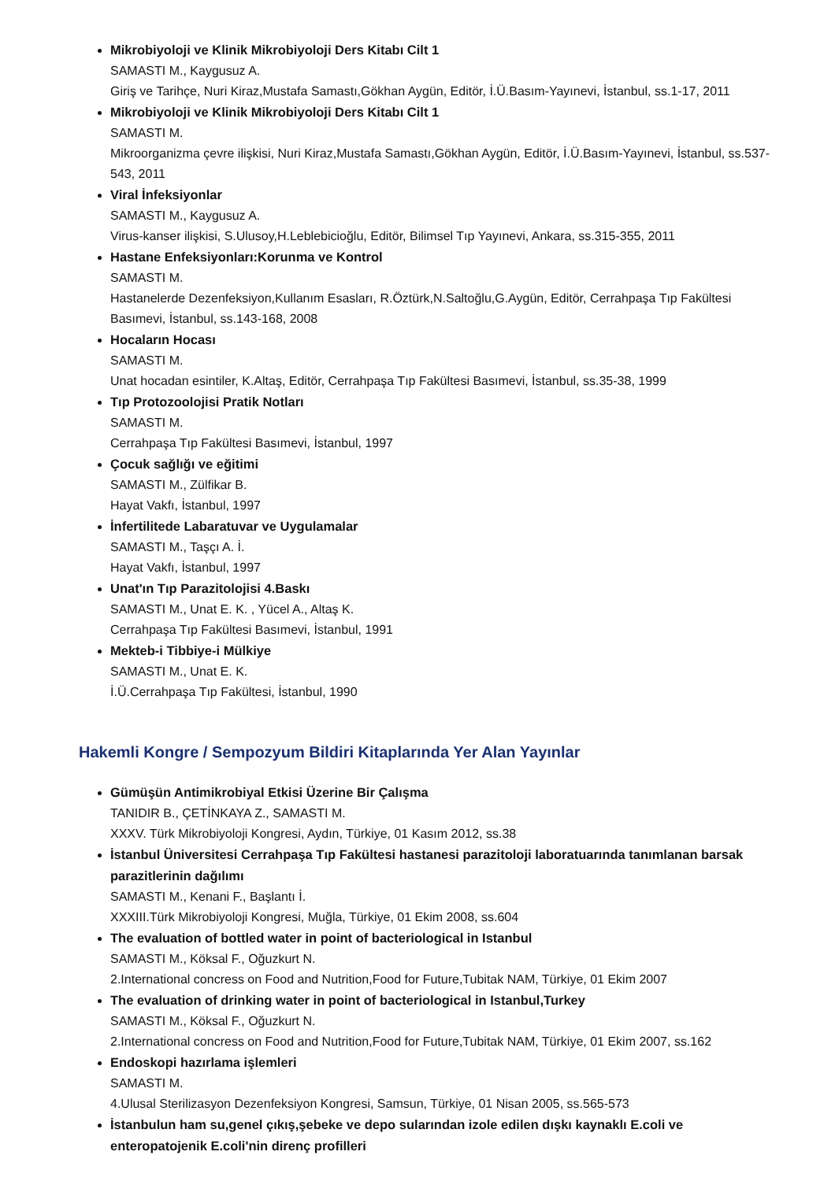Mikrobiyoloji ve Klinik Mikrobiyoloji Ders Kitabı Cilt 1
SAMASTI M., Kaygusuz A.
Giriş ve Tarihçe, Nuri Kiraz,Mustafa Samastı,Gökhan Aygün, Editör, İ.Ü.Basım-Yayınevi, İstanbul, ss.1-17, 2011
Mikrobiyoloji ve Klinik Mikrobiyoloji Ders Kitabı Cilt 1
SAMASTI M.
Mikroorganizma çevre ilişkisi, Nuri Kiraz,Mustafa Samastı,Gökhan Aygün, Editör, İ.Ü.Basım-Yayınevi, İstanbul, ss.537-543, 2011
Viral İnfeksiyonlar
SAMASTI M., Kaygusuz A.
Virus-kanser ilişkisi, S.Ulusoy,H.Leblebicioğlu, Editör, Bilimsel Tıp Yayınevi, Ankara, ss.315-355, 2011
Hastane Enfeksiyonları:Korunma ve Kontrol
SAMASTI M.
Hastanelerde Dezenfeksiyon,Kullanım Esasları, R.Öztürk,N.Saltoğlu,G.Aygün, Editör, Cerrahpaşa Tıp Fakültesi Basımevi, İstanbul, ss.143-168, 2008
Hocaların Hocası
SAMASTI M.
Unat hocadan esintiler, K.Altaş, Editör, Cerrahpaşa Tıp Fakültesi Basımevi, İstanbul, ss.35-38, 1999
Tıp Protozoolojisi Pratik Notları
SAMASTI M.
Cerrahpaşa Tıp Fakültesi Basımevi, İstanbul, 1997
Çocuk sağlığı ve eğitimi
SAMASTI M., Zülfikar B.
Hayat Vakfı, İstanbul, 1997
İnfertilitede Labaratuvar ve Uygulamalar
SAMASTI M., Taşçı A. İ.
Hayat Vakfı, İstanbul, 1997
Unat'ın Tıp Parazitolojisi 4.Baskı
SAMASTI M., Unat E. K. , Yücel A., Altaş K.
Cerrahpaşa Tıp Fakültesi Basımevi, İstanbul, 1991
Mekteb-i Tibbiye-i Mülkiye
SAMASTI M., Unat E. K.
İ.Ü.Cerrahpaşa Tıp Fakültesi, İstanbul, 1990
Hakemli Kongre / Sempozyum Bildiri Kitaplarında Yer Alan Yayınlar
Gümüşün Antimikrobiyal Etkisi Üzerine Bir Çalışma
TANIDIR B., ÇETİNKAYA Z., SAMASTI M.
XXXV. Türk Mikrobiyoloji Kongresi, Aydın, Türkiye, 01 Kasım 2012, ss.38
İstanbul Üniversitesi Cerrahpaşa Tıp Fakültesi hastanesi parazitoloji laboratuarında tanımlanan barsak parazitlerinin dağılımı
SAMASTI M., Kenani F., Başlantı İ.
XXXIII.Türk Mikrobiyoloji Kongresi, Muğla, Türkiye, 01 Ekim 2008, ss.604
The evaluation of bottled water in point of bacteriological in Istanbul
SAMASTI M., Köksal F., Oğuzkurt N.
2.International concress on Food and Nutrition,Food for Future,Tubitak NAM, Türkiye, 01 Ekim 2007
The evaluation of drinking water in point of bacteriological in Istanbul,Turkey
SAMASTI M., Köksal F., Oğuzkurt N.
2.International concress on Food and Nutrition,Food for Future,Tubitak NAM, Türkiye, 01 Ekim 2007, ss.162
Endoskopi hazırlama işlemleri
SAMASTI M.
4.Ulusal Sterilizasyon Dezenfeksiyon Kongresi, Samsun, Türkiye, 01 Nisan 2005, ss.565-573
İstanbulun ham su,genel çıkış,şebeke ve depo sularından izole edilen dışkı kaynaklı E.coli ve enteropatojenik E.coli'nin direnç profilleri